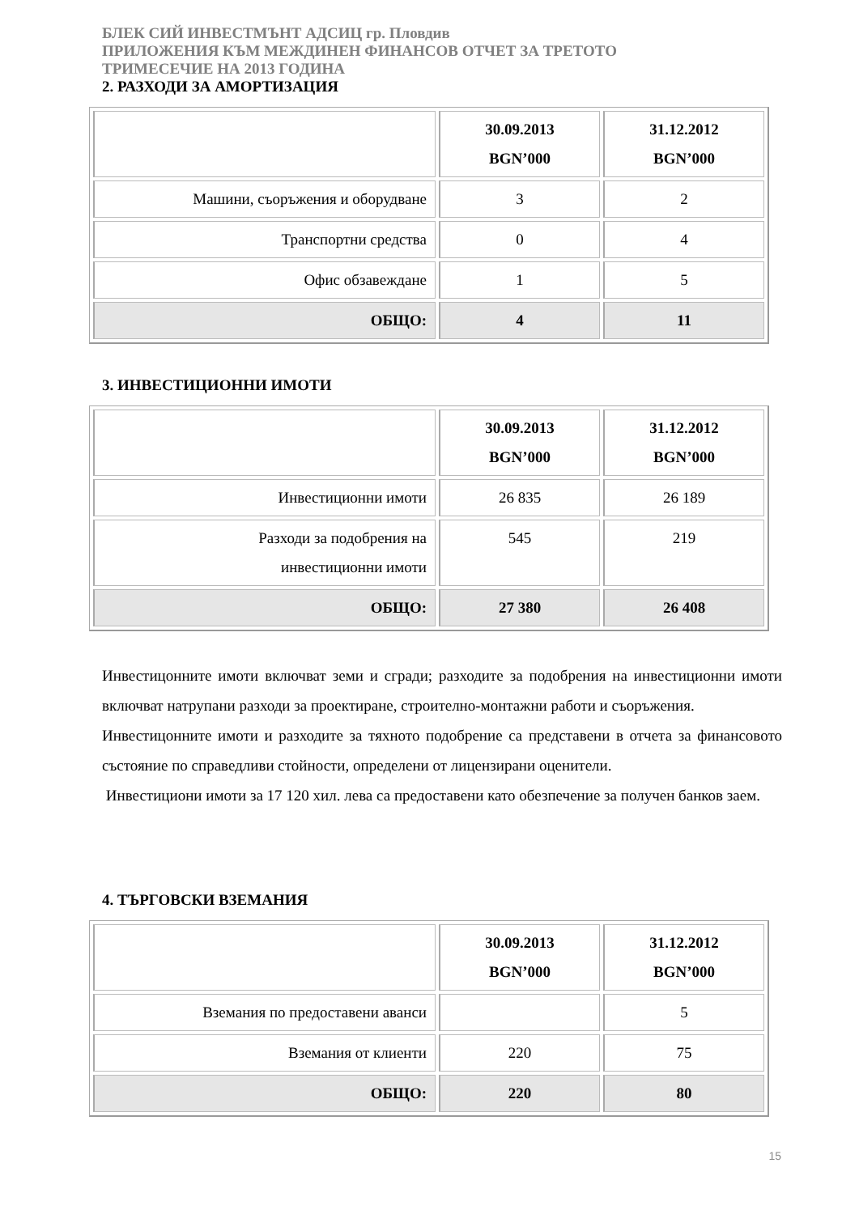БЛЕК СИЙ ИНВЕСТМЪНТ АДСИЦ гр. Пловдив
ПРИЛОЖЕНИЯ КЪМ МЕЖДИНЕН ФИНАНСОВ ОТЧЕТ ЗА ТРЕТОТО
ТРИМЕСЕЧИЕ НА 2013 ГОДИНА
2. РАЗХОДИ ЗА АМОРТИЗАЦИЯ
| | 30.09.2013 BGN’000 | 31.12.2012 BGN’000 |
| --- | --- | --- |
| Машини, съоръжения и оборудване | 3 | 2 |
| Транспортни средства | 0 | 4 |
| Офис обзавеждане | 1 | 5 |
| ОБЩО: | 4 | 11 |
3. ИНВЕСТИЦИОННИ ИМОТИ
| | 30.09.2013 BGN’000 | 31.12.2012 BGN’000 |
| --- | --- | --- |
| Инвестиционни имоти | 26 835 | 26 189 |
| Разходи за подобрения на инвестиционни имоти | 545 | 219 |
| ОБЩО: | 27 380 | 26 408 |
Инвестицонните имоти включват земи и сгради; разходите за подобрения на инвестиционни имоти включват натрупани разходи за проектиране, строително-монтажни работи и съоръжения.
Инвестицонните имоти и разходите за тяхното подобрение са представени в отчета за финансовото състояние по справедливи стойности, определени от лицензирани оценители.
Инвестициони имоти за 17 120 хил. лева са предоставени като обезпечение за получен банков заем.
4. ТЪРГОВСКИ ВЗЕМАНИЯ
| | 30.09.2013 BGN’000 | 31.12.2012 BGN’000 |
| --- | --- | --- |
| Вземания по предоставени аванси | | 5 |
| Вземания от клиенти | 220 | 75 |
| ОБЩО: | 220 | 80 |
15